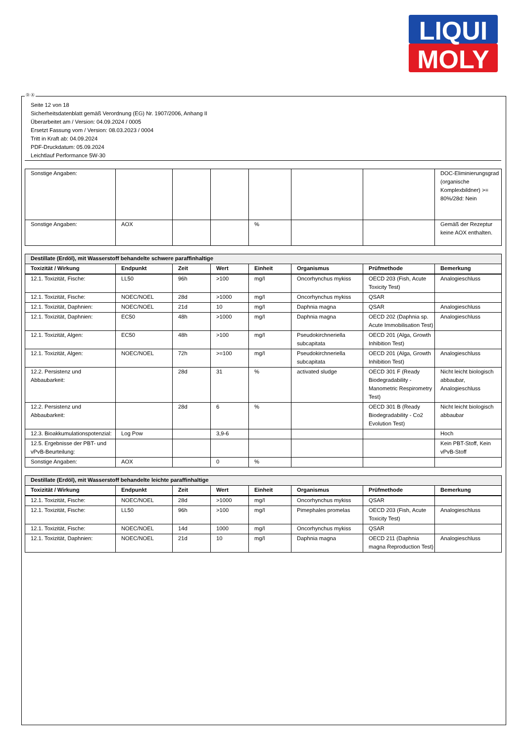LIQUI
MOLY
Ⓓ Ⓐ
Seite 12 von 18
Sicherheitsdatenblatt gemäß Verordnung (EG) Nr. 1907/2006, Anhang II
Überarbeitet am / Version: 04.09.2024 / 0005
Ersetzt Fassung vom / Version: 08.03.2023 / 0004
Tritt in Kraft ab: 04.09.2024
PDF-Druckdatum: 05.09.2024
Leichtlauf Performance 5W-30
| Sonstige Angaben: | | | | | | | DOC-Eliminierungsgrad (organische Komplexbildner) >= 80%/28d: Nein |
| Sonstige Angaben: | AOX | | | % | | | Gemäß der Rezeptur keine AOX enthalten. |
| Destillate (Erdöl), mit Wasserstoff behandelte schwere paraffinhaltige | | | | | | | |
| Toxizität / Wirkung | Endpunkt | Zeit | Wert | Einheit | Organismus | Prüfmethode | Bemerkung |
| 12.1. Toxizität, Fische: | LL50 | 96h | >100 | mg/l | Oncorhynchus mykiss | OECD 203 (Fish, Acute Toxicity Test) | Analogieschluss |
| 12.1. Toxizität, Fische: | NOEC/NOEL | 28d | >1000 | mg/l | Oncorhynchus mykiss | QSAR | |
| 12.1. Toxizität, Daphnien: | NOEC/NOEL | 21d | 10 | mg/l | Daphnia magna | QSAR | Analogieschluss |
| 12.1. Toxizität, Daphnien: | EC50 | 48h | >1000 | mg/l | Daphnia magna | OECD 202 (Daphnia sp. Acute Immobilisation Test) | Analogieschluss |
| 12.1. Toxizität, Algen: | EC50 | 48h | >100 | mg/l | Pseudokirchneriella subcapitata | OECD 201 (Alga, Growth Inhibition Test) | |
| 12.1. Toxizität, Algen: | NOEC/NOEL | 72h | >=100 | mg/l | Pseudokirchneriella subcapitata | OECD 201 (Alga, Growth Inhibition Test) | Analogieschluss |
| 12.2. Persistenz und Abbaubarkeit: | | 28d | 31 | % | activated sludge | OECD 301 F (Ready Biodegradability - Manometric Respirometry Test) | Nicht leicht biologisch abbaubar, Analogieschluss |
| 12.2. Persistenz und Abbaubarkeit: | | 28d | 6 | % | | OECD 301 B (Ready Biodegradability - Co2 Evolution Test) | Nicht leicht biologisch abbaubar |
| 12.3. Bioakkumulationspotenzial: | Log Pow | | 3,9-6 | | | | Hoch |
| 12.5. Ergebnisse der PBT- und vPvB-Beurteilung: | | | | | | | Kein PBT-Stoff, Kein vPvB-Stoff |
| Sonstige Angaben: | AOX | | 0 | % | | | |
| Destillate (Erdöl), mit Wasserstoff behandelte leichte paraffinhaltige | | | | | | | |
| Toxizität / Wirkung | Endpunkt | Zeit | Wert | Einheit | Organismus | Prüfmethode | Bemerkung |
| 12.1. Toxizität, Fische: | NOEC/NOEL | 28d | >1000 | mg/l | Oncorhynchus mykiss | QSAR | |
| 12.1. Toxizität, Fische: | LL50 | 96h | >100 | mg/l | Pimephales promelas | OECD 203 (Fish, Acute Toxicity Test) | Analogieschluss |
| 12.1. Toxizität, Fische: | NOEC/NOEL | 14d | 1000 | mg/l | Oncorhynchus mykiss | QSAR | |
| 12.1. Toxizität, Daphnien: | NOEC/NOEL | 21d | 10 | mg/l | Daphnia magna | OECD 211 (Daphnia magna Reproduction Test) | Analogieschluss |